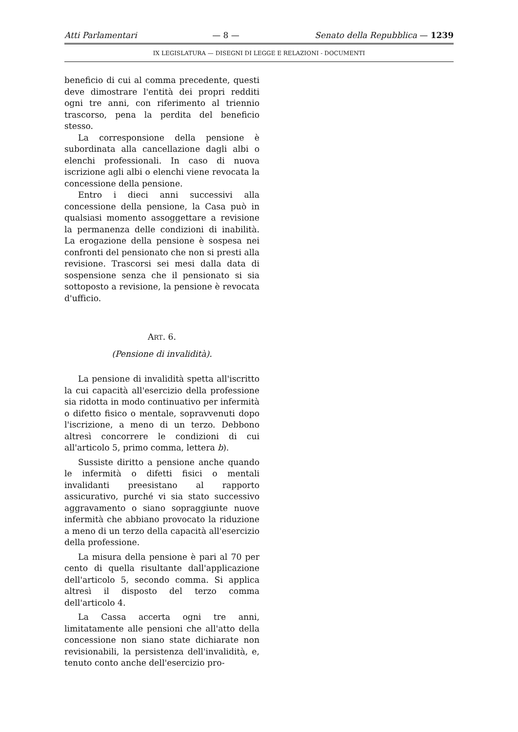Atti Parlamentari — 8 — Senato della Repubblica — 1239
IX LEGISLATURA — DISEGNI DI LEGGE E RELAZIONI - DOCUMENTI
beneficio di cui al comma precedente, questi deve dimostrare l'entità dei propri redditi ogni tre anni, con riferimento al triennio trascorso, pena la perdita del beneficio stesso.
La corresponsione della pensione è subordinata alla cancellazione dagli albi o elenchi professionali. In caso di nuova iscrizione agli albi o elenchi viene revocata la concessione della pensione.
Entro i dieci anni successivi alla concessione della pensione, la Casa può in qualsiasi momento assoggettare a revisione la permanenza delle condizioni di inabilità. La erogazione della pensione è sospesa nei confronti del pensionato che non si presti alla revisione. Trascorsi sei mesi dalla data di sospensione senza che il pensionato si sia sottoposto a revisione, la pensione è revocata d'ufficio.
ART. 6.
(Pensione di invalidità).
La pensione di invalidità spetta all'iscritto la cui capacità all'esercizio della professione sia ridotta in modo continuativo per infermità o difetto fisico o mentale, sopravvenuti dopo l'iscrizione, a meno di un terzo. Debbono altresì concorrere le condizioni di cui all'articolo 5, primo comma, lettera b).
Sussiste diritto a pensione anche quando le infermità o difetti fisici o mentali invalidanti preesistano al rapporto assicurativo, purché vi sia stato successivo aggravamento o siano sopraggiunte nuove infermità che abbiano provocato la riduzione a meno di un terzo della capacità all'esercizio della professione.
La misura della pensione è pari al 70 per cento di quella risultante dall'applicazione dell'articolo 5, secondo comma. Si applica altresì il disposto del terzo comma dell'articolo 4.
La Cassa accerta ogni tre anni, limitatamente alle pensioni che all'atto della concessione non siano state dichiarate non revisionabili, la persistenza dell'invalidità, e, tenuto conto anche dell'esercizio pro-